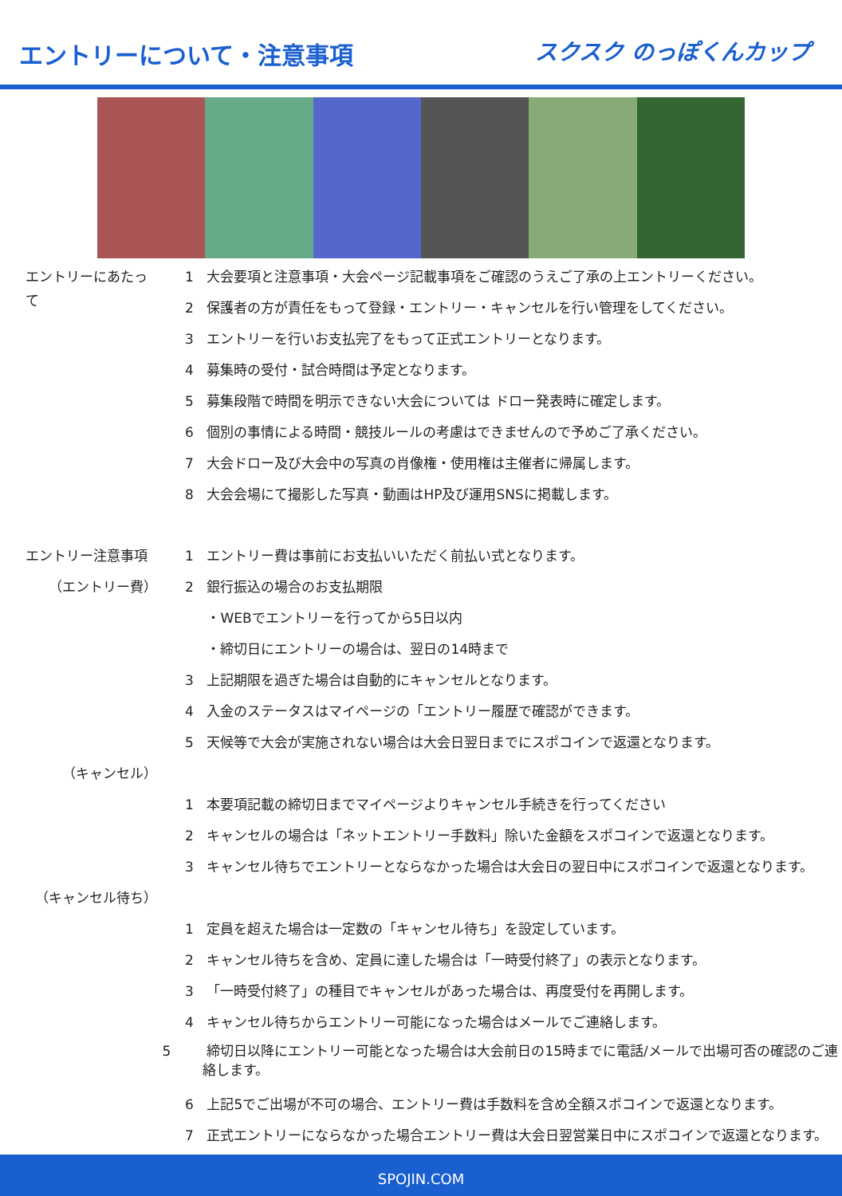エントリーについて・注意事項
スクスク のっぽくんカップ
エントリーにあたって
1 大会要項と注意事項・大会ページ記載事項をご確認のうえご了承の上エントリーください。
2 保護者の方が責任をもって登録・エントリー・キャンセルを行い管理をしてください。
3 エントリーを行いお支払完了をもって正式エントリーとなります。
4 募集時の受付・試合時間は予定となります。
5 募集段階で時間を明示できない大会については ドロー発表時に確定します。
6 個別の事情による時間・競技ルールの考慮はできませんので予めご了承ください。
7 大会ドロー及び大会中の写真の肖像権・使用権は主催者に帰属します。
8 大会会場にて撮影した写真・動画はHP及び運用SNSに掲載します。
エントリー注意事項
（エントリー費）
1 エントリー費は事前にお支払いいただく前払い式となります。
2 銀行振込の場合のお支払期限
・WEBでエントリーを行ってから5日以内
・締切日にエントリーの場合は、翌日の14時まで
3 上記期限を過ぎた場合は自動的にキャンセルとなります。
4 入金のステータスはマイページの「エントリー履歴で確認ができます。
5 天候等で大会が実施されない場合は大会日翌日までにスポコインで返還となります。
（キャンセル）
1 本要項記載の締切日までマイページよりキャンセル手続きを行ってください
2 キャンセルの場合は「ネットエントリー手数料」除いた金額をスポコインで返還となります。
3 キャンセル待ちでエントリーとならなかった場合は大会日の翌日中にスポコインで返還となります。
（キャンセル待ち）
1 定員を超えた場合は一定数の「キャンセル待ち」を設定しています。
2 キャンセル待ちを含め、定員に達した場合は「一時受付終了」の表示となります。
3 「一時受付終了」の種目でキャンセルがあった場合は、再度受付を再開します。
4 キャンセル待ちからエントリー可能になった場合はメールでご連絡します。
5 締切日以降にエントリー可能となった場合は大会前日の15時までに電話/メールで出場可否の確認のご連絡します。
6 上記5でご出場が不可の場合、エントリー費は手数料を含め全額スポコインで返還となります。
7 正式エントリーにならなかった場合エントリー費は大会日翌営業日中にスポコインで返還となります。
SPOJIN.COM